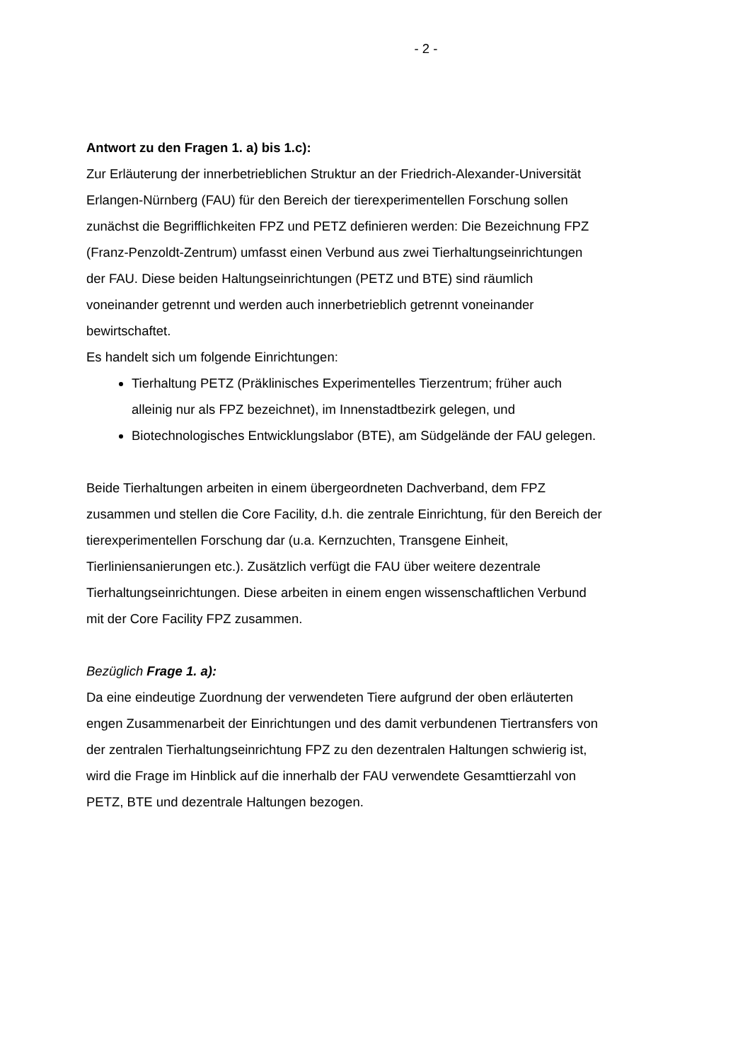- 2 -
Antwort zu den Fragen 1. a) bis 1.c):
Zur Erläuterung der innerbetrieblichen Struktur an der Friedrich-Alexander-Universität Erlangen-Nürnberg (FAU) für den Bereich der tierexperimentellen Forschung sollen zunächst die Begrifflichkeiten FPZ und PETZ definieren werden: Die Bezeichnung FPZ (Franz-Penzoldt-Zentrum) umfasst einen Verbund aus zwei Tierhaltungseinrichtungen der FAU. Diese beiden Haltungseinrichtungen (PETZ und BTE) sind räumlich voneinander getrennt und werden auch innerbetrieblich getrennt voneinander bewirtschaftet.
Es handelt sich um folgende Einrichtungen:
Tierhaltung PETZ (Präklinisches Experimentelles Tierzentrum; früher auch alleinig nur als FPZ bezeichnet), im Innenstadtbezirk gelegen, und
Biotechnologisches Entwicklungslabor (BTE), am Südgelände der FAU gelegen.
Beide Tierhaltungen arbeiten in einem übergeordneten Dachverband, dem FPZ zusammen und stellen die Core Facility, d.h. die zentrale Einrichtung, für den Bereich der tierexperimentellen Forschung dar (u.a. Kernzuchten, Transgene Einheit, Tierliniensanierungen etc.). Zusätzlich verfügt die FAU über weitere dezentrale Tierhaltungseinrichtungen. Diese arbeiten in einem engen wissenschaftlichen Verbund mit der Core Facility FPZ zusammen.
Bezüglich Frage 1. a):
Da eine eindeutige Zuordnung der verwendeten Tiere aufgrund der oben erläuterten engen Zusammenarbeit der Einrichtungen und des damit verbundenen Tiertransfers von der zentralen Tierhaltungseinrichtung FPZ zu den dezentralen Haltungen schwierig ist, wird die Frage im Hinblick auf die innerhalb der FAU verwendete Gesamttierzahl von PETZ, BTE und dezentrale Haltungen bezogen.